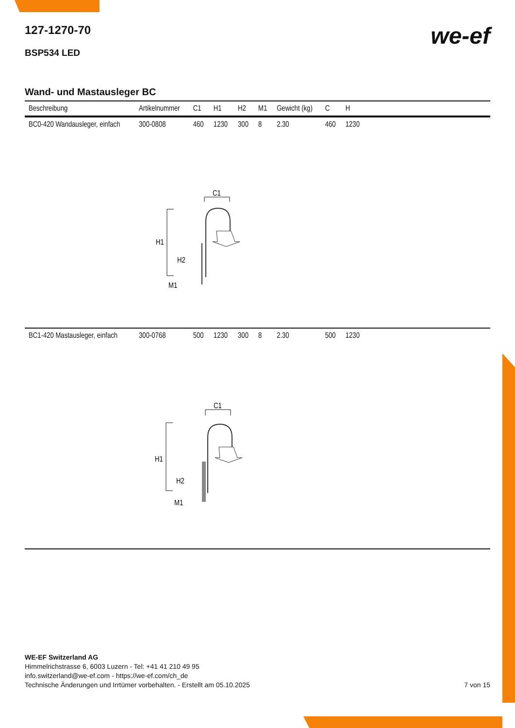we-ef
127-1270-70
BSP534 LED
Wand- und Mastausleger BC
| Beschreibung | Artikelnummer | C1 | H1 | H2 | M1 | Gewicht (kg) | C | H | |
| --- | --- | --- | --- | --- | --- | --- | --- | --- | --- |
| BC0-420 Wandausleger, einfach | 300-0808 | 460 | 1230 | 300 | 8 | 2.30 | 460 | 1230 | |
| C1 H1 H2 M1 | | | | | | | | | |
| BC1-420 Mastausleger, einfach | 300-0768 | 500 | 1230 | 300 | 8 | 2.30 | 500 | 1230 | |
| C1 H1 H2 M1 | | | | | | | | | |
WE-EF Switzerland AG
Himmelrichstrasse 6, 6003 Luzern - Tel: +41 41 210 49 95
info.switzerland@we-ef.com - https://we-ef.com/ch_de
Technische Änderungen und Irrtümer vorbehalten. - Erstellt am 05.10.2025 7 von 15